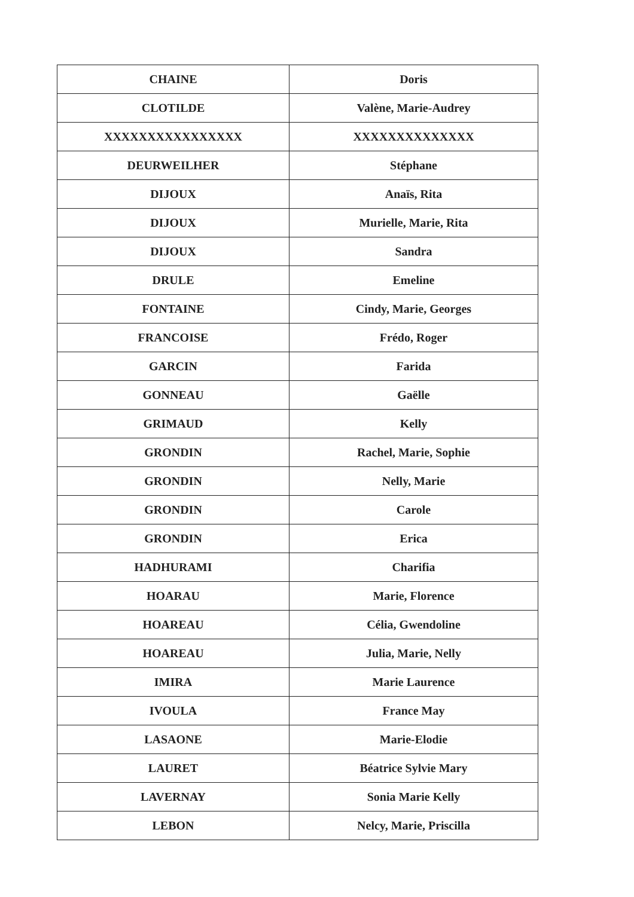| CHAINE | Doris |
| CLOTILDE | Valène, Marie-Audrey |
| XXXXXXXXXXXXXXXX | XXXXXXXXXXXXXX |
| DEURWEILHER | Stéphane |
| DIJOUX | Anaïs, Rita |
| DIJOUX | Murielle, Marie, Rita |
| DIJOUX | Sandra |
| DRULE | Emeline |
| FONTAINE | Cindy, Marie, Georges |
| FRANCOISE | Frédo, Roger |
| GARCIN | Farida |
| GONNEAU | Gaëlle |
| GRIMAUD | Kelly |
| GRONDIN | Rachel, Marie, Sophie |
| GRONDIN | Nelly, Marie |
| GRONDIN | Carole |
| GRONDIN | Erica |
| HADHURAMI | Charifia |
| HOARAU | Marie, Florence |
| HOAREAU | Célia, Gwendoline |
| HOAREAU | Julia, Marie, Nelly |
| IMIRA | Marie Laurence |
| IVOULA | France May |
| LASAONE | Marie-Elodie |
| LAURET | Béatrice Sylvie Mary |
| LAVERNAY | Sonia Marie Kelly |
| LEBON | Nelcy, Marie, Priscilla |